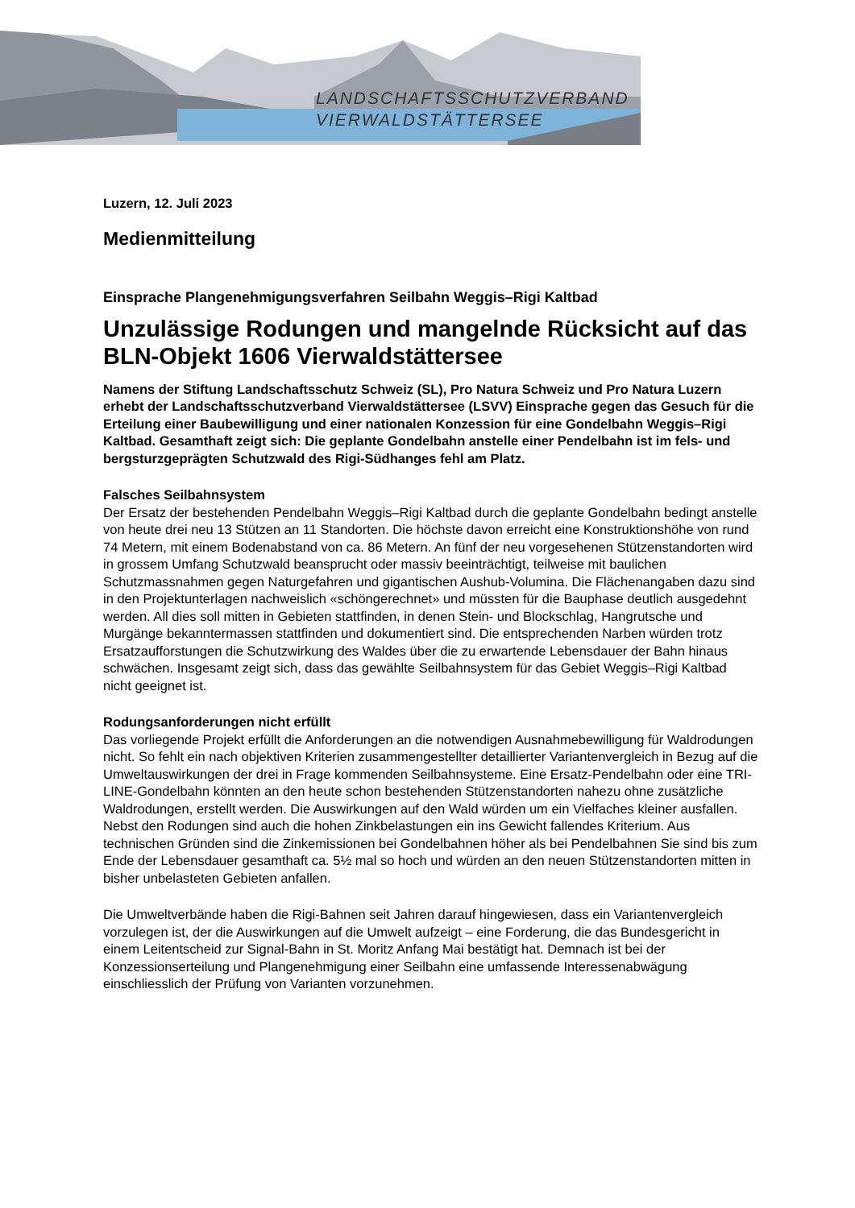LANDSCHAFTSSCHUTZVERBAND
VIERWALDSTÄTTERSEE
Luzern, 12. Juli 2023
Medienmitteilung
Einsprache Plangenehmigungsverfahren Seilbahn Weggis–Rigi Kaltbad
Unzulässige Rodungen und mangelnde Rücksicht auf das BLN-Objekt 1606 Vierwaldstättersee
Namens der Stiftung Landschaftsschutz Schweiz (SL), Pro Natura Schweiz und Pro Natura Luzern erhebt der Landschaftsschutzverband Vierwaldstättersee (LSVV) Einsprache gegen das Gesuch für die Erteilung einer Baubewilligung und einer nationalen Konzession für eine Gondelbahn Weggis–Rigi Kaltbad. Gesamthaft zeigt sich: Die geplante Gondelbahn anstelle einer Pendelbahn ist im fels- und bergsturzgeprägten Schutzwald des Rigi-Südhanges fehl am Platz.
Falsches Seilbahnsystem
Der Ersatz der bestehenden Pendelbahn Weggis–Rigi Kaltbad durch die geplante Gondelbahn bedingt anstelle von heute drei neu 13 Stützen an 11 Standorten. Die höchste davon erreicht eine Konstruktionshöhe von rund 74 Metern, mit einem Bodenabstand von ca. 86 Metern. An fünf der neu vorgesehenen Stützenstandorten wird in grossem Umfang Schutzwald beansprucht oder massiv beeinträchtigt, teilweise mit baulichen Schutzmassnahmen gegen Naturgefahren und gigantischen Aushub-Volumina. Die Flächenangaben dazu sind in den Projektunterlagen nachweislich «schöngerechnet» und müssten für die Bauphase deutlich ausgedehnt werden. All dies soll mitten in Gebieten stattfinden, in denen Stein- und Blockschlag, Hangrutsche und Murgänge bekanntermassen stattfinden und dokumentiert sind. Die entsprechenden Narben würden trotz Ersatzaufforstungen die Schutzwirkung des Waldes über die zu erwartende Lebensdauer der Bahn hinaus schwächen. Insgesamt zeigt sich, dass das gewählte Seilbahnsystem für das Gebiet Weggis–Rigi Kaltbad nicht geeignet ist.
Rodungsanforderungen nicht erfüllt
Das vorliegende Projekt erfüllt die Anforderungen an die notwendigen Ausnahmebewilligung für Waldrodungen nicht. So fehlt ein nach objektiven Kriterien zusammengestellter detaillierter Variantenvergleich in Bezug auf die Umweltauswirkungen der drei in Frage kommenden Seilbahnsysteme. Eine Ersatz-Pendelbahn oder eine TRI-LINE-Gondelbahn könnten an den heute schon bestehenden Stützenstandorten nahezu ohne zusätzliche Waldrodungen, erstellt werden. Die Auswirkungen auf den Wald würden um ein Vielfaches kleiner ausfallen. Nebst den Rodungen sind auch die hohen Zinkbelastungen ein ins Gewicht fallendes Kriterium. Aus technischen Gründen sind die Zinkemissionen bei Gondelbahnen höher als bei Pendelbahnen Sie sind bis zum Ende der Lebensdauer gesamthaft ca. 5½ mal so hoch und würden an den neuen Stützenstandorten mitten in bisher unbelasteten Gebieten anfallen.
Die Umweltverbände haben die Rigi-Bahnen seit Jahren darauf hingewiesen, dass ein Variantenvergleich vorzulegen ist, der die Auswirkungen auf die Umwelt aufzeigt – eine Forderung, die das Bundesgericht in einem Leitentscheid zur Signal-Bahn in St. Moritz Anfang Mai bestätigt hat. Demnach ist bei der Konzessionserteilung und Plangenehmigung einer Seilbahn eine umfassende Interessenabwägung einschliesslich der Prüfung von Varianten vorzunehmen.